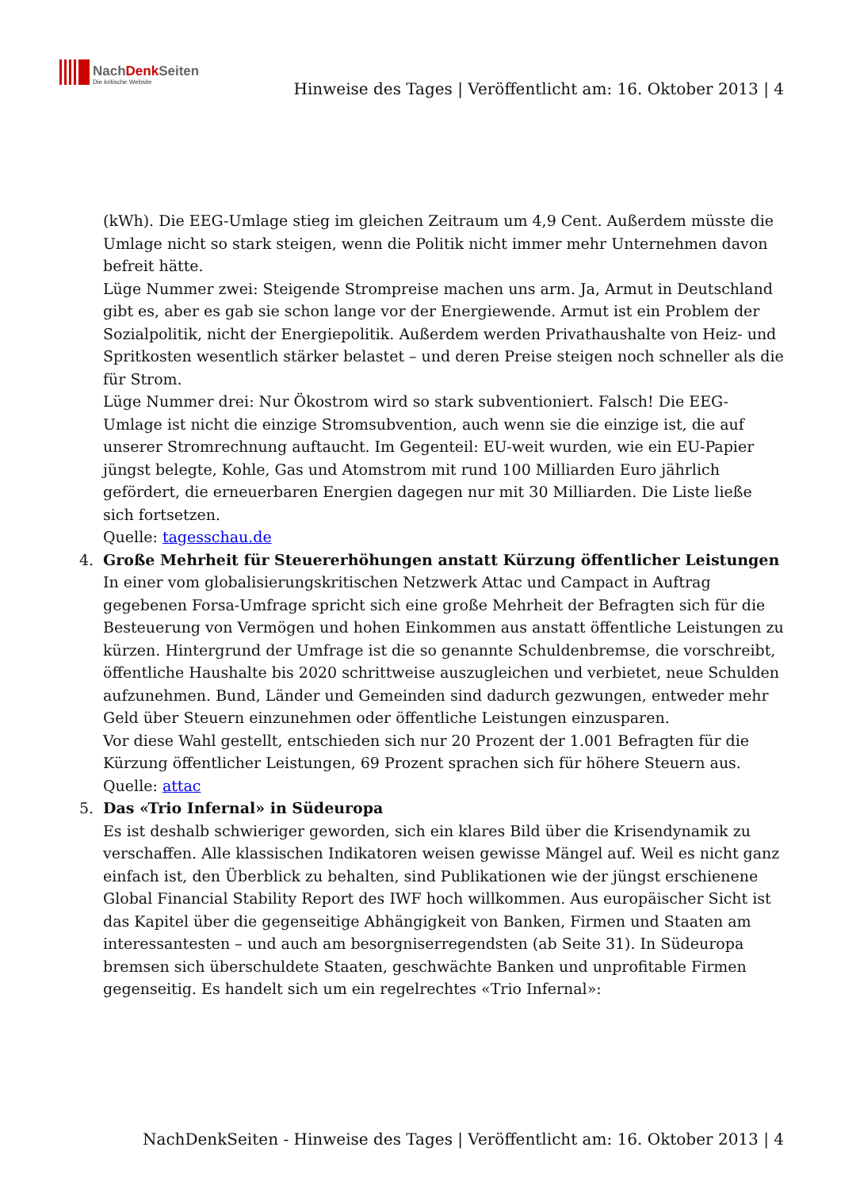NachDenkSeiten
Die kritische Website
Hinweise des Tages | Veröffentlicht am: 16. Oktober 2013 | 4
(kWh). Die EEG-Umlage stieg im gleichen Zeitraum um 4,9 Cent. Außerdem müsste die Umlage nicht so stark steigen, wenn die Politik nicht immer mehr Unternehmen davon befreit hätte.
Lüge Nummer zwei: Steigende Strompreise machen uns arm. Ja, Armut in Deutschland gibt es, aber es gab sie schon lange vor der Energiewende. Armut ist ein Problem der Sozialpolitik, nicht der Energiepolitik. Außerdem werden Privathaushalte von Heiz- und Spritkosten wesentlich stärker belastet – und deren Preise steigen noch schneller als die für Strom.
Lüge Nummer drei: Nur Ökostrom wird so stark subventioniert. Falsch! Die EEG-Umlage ist nicht die einzige Stromsubvention, auch wenn sie die einzige ist, die auf unserer Stromrechnung auftaucht. Im Gegenteil: EU-weit wurden, wie ein EU-Papier jüngst belegte, Kohle, Gas und Atomstrom mit rund 100 Milliarden Euro jährlich gefördert, die erneuerbaren Energien dagegen nur mit 30 Milliarden. Die Liste ließe sich fortsetzen.
Quelle: tagesschau.de
4. Große Mehrheit für Steuererhöhungen anstatt Kürzung öffentlicher Leistungen
In einer vom globalisierungskritischen Netzwerk Attac und Campact in Auftrag gegebenen Forsa-Umfrage spricht sich eine große Mehrheit der Befragten sich für die Besteuerung von Vermögen und hohen Einkommen aus anstatt öffentliche Leistungen zu kürzen. Hintergrund der Umfrage ist die so genannte Schuldenbremse, die vorschreibt, öffentliche Haushalte bis 2020 schrittweise auszugleichen und verbietet, neue Schulden aufzunehmen. Bund, Länder und Gemeinden sind dadurch gezwungen, entweder mehr Geld über Steuern einzunehmen oder öffentliche Leistungen einzusparen.
Vor diese Wahl gestellt, entschieden sich nur 20 Prozent der 1.001 Befragten für die Kürzung öffentlicher Leistungen, 69 Prozent sprachen sich für höhere Steuern aus.
Quelle: attac
5. Das «Trio Infernal» in Südeuropa
Es ist deshalb schwieriger geworden, sich ein klares Bild über die Krisendynamik zu verschaffen. Alle klassischen Indikatoren weisen gewisse Mängel auf. Weil es nicht ganz einfach ist, den Überblick zu behalten, sind Publikationen wie der jüngst erschienene Global Financial Stability Report des IWF hoch willkommen. Aus europäischer Sicht ist das Kapitel über die gegenseitige Abhängigkeit von Banken, Firmen und Staaten am interessantesten – und auch am besorgniserregendsten (ab Seite 31). In Südeuropa bremsen sich überschuldete Staaten, geschwächte Banken und unprofitable Firmen gegenseitig. Es handelt sich um ein regelrechtes «Trio Infernal»:
NachDenkSeiten - Hinweise des Tages | Veröffentlicht am: 16. Oktober 2013 | 4